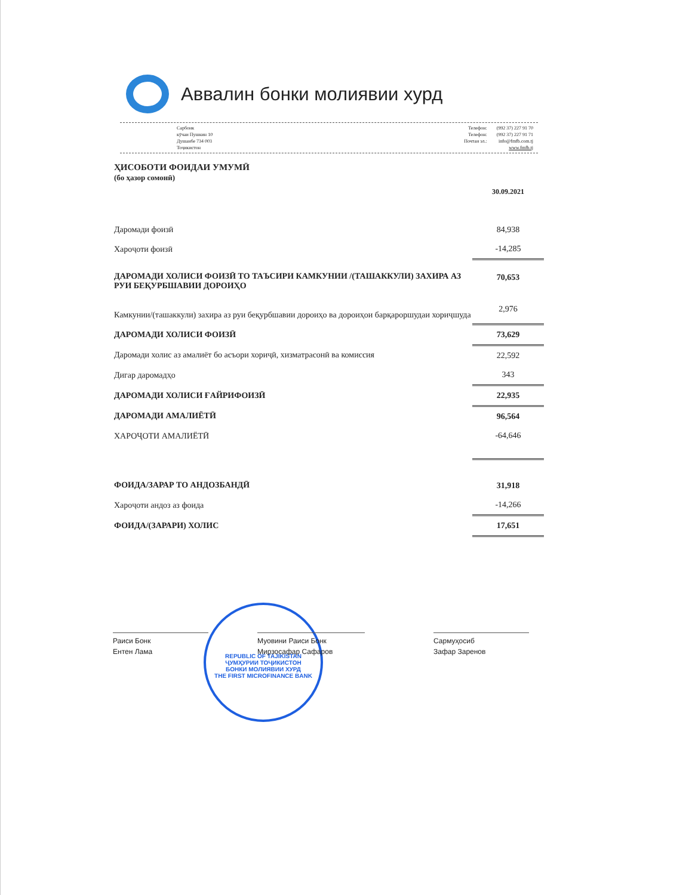Аввалин бонки молиявии хурд
Сарбонк
кӯчаи Пушкин 10
Душанбе 734 003
Тоҷикистон
| Телефон: | (992 37) 227 91 70 |
| Телефон: | (992 37) 227 91 71 |
| Почтаи эл.: | info@fmfb.com.tj |
| | www.fmfb.tj |
ҲИСОБОТИ ФОИДАИ УМУМӢ
(бо ҳазор сомонӣ)
| | 30.09.2021 |
| Даромади фоизӣ | 84,938 |
| Хароҷоти фоизӣ | -14,285 |
| ДАРОМАДИ ХОЛИСИ ФОИЗӢ ТО ТАЪСИРИ КАМКУНИИ /(ТАШАККУЛИ) ЗАХИРА АЗ РУИ БЕҚУРБШАВИИ ДОРОИҲО | 70,653 |
| Камкунии/(ташаккули) захира аз руи беқурбшавии дороиҳо ва дороиҳои барқароршудаи хориҷшуда | 2,976 |
| ДАРОМАДИ ХОЛИСИ ФОИЗӢ | 73,629 |
| Даромади холис аз амалиёт бо асъори хориҷӣ, хизматрасонӣ ва комиссия | 22,592 |
| Дигар даромадҳо | 343 |
| ДАРОМАДИ ХОЛИСИ ҒАЙРИФОИЗӢ | 22,935 |
| ДАРОМАДИ АМАЛИЁТӢ | 96,564 |
| ХАРОҶОТИ АМАЛИЁТӢ | -64,646 |
| ФОИДА/ЗАРАР ТО АНДОЗБАНДӢ | 31,918 |
| Хароҷоти андоз аз фоида | -14,266 |
| ФОИДА/(ЗАРАРИ) ХОЛИС | 17,651 |
REPUBLIC OF TAJIKISTAN
ҶУМҲУРИИ ТОҶИКИСТОН
БОНКИ МОЛИЯВИИ ХУРД
THE FIRST MICROFINANCE BANK
Раиси Бонк
Ентен Лама
Муовини Раиси Бонк
Мирзосафар Сафаров
Сармуҳосиб
Зафар Заренов